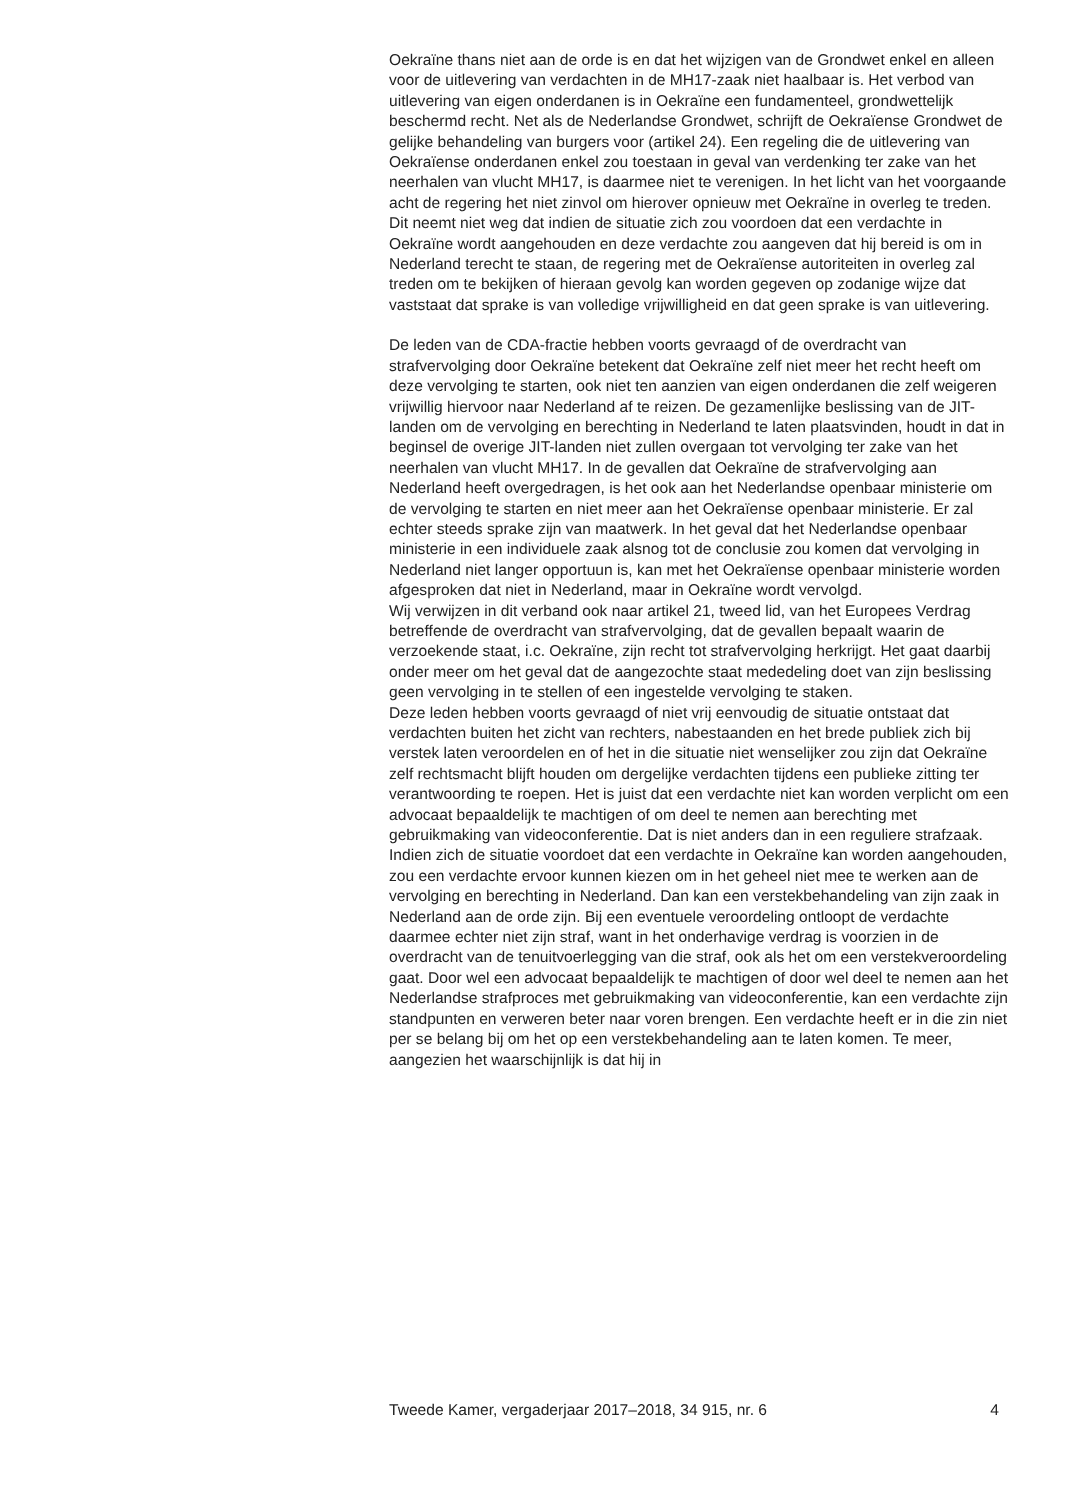Oekraïne thans niet aan de orde is en dat het wijzigen van de Grondwet enkel en alleen voor de uitlevering van verdachten in de MH17-zaak niet haalbaar is. Het verbod van uitlevering van eigen onderdanen is in Oekraïne een fundamenteel, grondwettelijk beschermd recht. Net als de Nederlandse Grondwet, schrijft de Oekraïense Grondwet de gelijke behandeling van burgers voor (artikel 24). Een regeling die de uitlevering van Oekraïense onderdanen enkel zou toestaan in geval van verdenking ter zake van het neerhalen van vlucht MH17, is daarmee niet te verenigen. In het licht van het voorgaande acht de regering het niet zinvol om hierover opnieuw met Oekraïne in overleg te treden. Dit neemt niet weg dat indien de situatie zich zou voordoen dat een verdachte in Oekraïne wordt aangehouden en deze verdachte zou aangeven dat hij bereid is om in Nederland terecht te staan, de regering met de Oekraïense autoriteiten in overleg zal treden om te bekijken of hieraan gevolg kan worden gegeven op zodanige wijze dat vaststaat dat sprake is van volledige vrijwilligheid en dat geen sprake is van uitlevering.
De leden van de CDA-fractie hebben voorts gevraagd of de overdracht van strafvervolging door Oekraïne betekent dat Oekraïne zelf niet meer het recht heeft om deze vervolging te starten, ook niet ten aanzien van eigen onderdanen die zelf weigeren vrijwillig hiervoor naar Nederland af te reizen. De gezamenlijke beslissing van de JIT-landen om de vervolging en berechting in Nederland te laten plaatsvinden, houdt in dat in beginsel de overige JIT-landen niet zullen overgaan tot vervolging ter zake van het neerhalen van vlucht MH17. In de gevallen dat Oekraïne de strafvervolging aan Nederland heeft overgedragen, is het ook aan het Nederlandse openbaar ministerie om de vervolging te starten en niet meer aan het Oekraïense openbaar ministerie. Er zal echter steeds sprake zijn van maatwerk. In het geval dat het Nederlandse openbaar ministerie in een individuele zaak alsnog tot de conclusie zou komen dat vervolging in Nederland niet langer opportuun is, kan met het Oekraïense openbaar ministerie worden afgesproken dat niet in Nederland, maar in Oekraïne wordt vervolgd.
Wij verwijzen in dit verband ook naar artikel 21, tweed lid, van het Europees Verdrag betreffende de overdracht van strafvervolging, dat de gevallen bepaalt waarin de verzoekende staat, i.c. Oekraïne, zijn recht tot strafvervolging herkrijgt. Het gaat daarbij onder meer om het geval dat de aangezochte staat mededeling doet van zijn beslissing geen vervolging in te stellen of een ingestelde vervolging te staken.
Deze leden hebben voorts gevraagd of niet vrij eenvoudig de situatie ontstaat dat verdachten buiten het zicht van rechters, nabestaanden en het brede publiek zich bij verstek laten veroordelen en of het in die situatie niet wenselijker zou zijn dat Oekraïne zelf rechtsmacht blijft houden om dergelijke verdachten tijdens een publieke zitting ter verantwoording te roepen. Het is juist dat een verdachte niet kan worden verplicht om een advocaat bepaaldelijk te machtigen of om deel te nemen aan berechting met gebruikmaking van videoconferentie. Dat is niet anders dan in een reguliere strafzaak. Indien zich de situatie voordoet dat een verdachte in Oekraïne kan worden aangehouden, zou een verdachte ervoor kunnen kiezen om in het geheel niet mee te werken aan de vervolging en berechting in Nederland. Dan kan een verstekbehandeling van zijn zaak in Nederland aan de orde zijn. Bij een eventuele veroordeling ontloopt de verdachte daarmee echter niet zijn straf, want in het onderhavige verdrag is voorzien in de overdracht van de tenuitvoerlegging van die straf, ook als het om een verstekveroordeling gaat. Door wel een advocaat bepaaldelijk te machtigen of door wel deel te nemen aan het Nederlandse strafproces met gebruikmaking van videoconferentie, kan een verdachte zijn standpunten en verweren beter naar voren brengen. Een verdachte heeft er in die zin niet per se belang bij om het op een verstekbehandeling aan te laten komen. Te meer, aangezien het waarschijnlijk is dat hij in
Tweede Kamer, vergaderjaar 2017–2018, 34 915, nr. 6 4